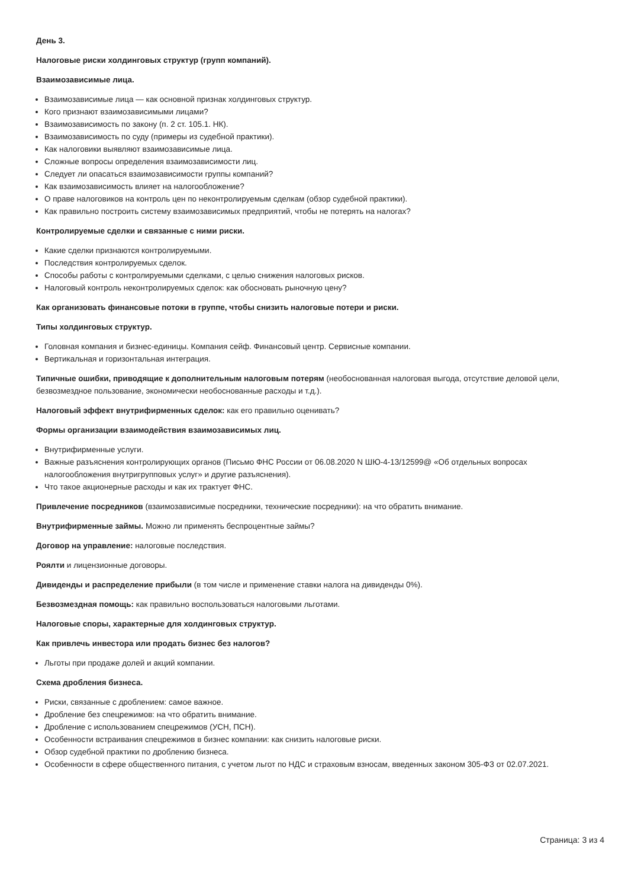День 3.
Налоговые риски холдинговых структур (групп компаний).
Взаимозависимые лица.
Взаимозависимые лица — как основной признак холдинговых структур.
Кого признают взаимозависимыми лицами?
Взаимозависимость по закону (п. 2 ст. 105.1. НК).
Взаимозависимость по суду (примеры из судебной практики).
Как налоговики выявляют взаимозависимые лица.
Сложные вопросы определения взаимозависимости лиц.
Следует ли опасаться взаимозависимости группы компаний?
Как взаимозависимость влияет на налогообложение?
О праве налоговиков на контроль цен по неконтролируемым сделкам (обзор судебной практики).
Как правильно построить систему взаимозависимых предприятий, чтобы не потерять на налогах?
Контролируемые сделки и связанные с ними риски.
Какие сделки признаются контролируемыми.
Последствия контролируемых сделок.
Способы работы с контролируемыми сделками, с целью снижения налоговых рисков.
Налоговый контроль неконтролируемых сделок: как обосновать рыночную цену?
Как организовать финансовые потоки в группе, чтобы снизить налоговые потери и риски.
Типы холдинговых структур.
Головная компания и бизнес-единицы. Компания сейф. Финансовый центр. Сервисные компании.
Вертикальная и горизонтальная интеграция.
Типичные ошибки, приводящие к дополнительным налоговым потерям (необоснованная налоговая выгода, отсутствие деловой цели, безвозмездное пользование, экономически необоснованные расходы и т.д.).
Налоговый эффект внутрифирменных сделок: как его правильно оценивать?
Формы организации взаимодействия взаимозависимых лиц.
Внутрифирменные услуги.
Важные разъяснения контролирующих органов (Письмо ФНС России от 06.08.2020 N ШЮ-4-13/12599@ «Об отдельных вопросах налогообложения внутригрупповых услуг» и другие разъяснения).
Что такое акционерные расходы и как их трактует ФНС.
Привлечение посредников (взаимозависимые посредники, технические посредники): на что обратить внимание.
Внутрифирменные займы. Можно ли применять беспроцентные займы?
Договор на управление: налоговые последствия.
Роялти и лицензионные договоры.
Дивиденды и распределение прибыли (в том числе и применение ставки налога на дивиденды 0%).
Безвозмездная помощь: как правильно воспользоваться налоговыми льготами.
Налоговые споры, характерные для холдинговых структур.
Как привлечь инвестора или продать бизнес без налогов?
Льготы при продаже долей и акций компании.
Схема дробления бизнеса.
Риски, связанные с дроблением: самое важное.
Дробление без спецрежимов: на что обратить внимание.
Дробление с использованием спецрежимов (УСН, ПСН).
Особенности встраивания спецрежимов в бизнес компании: как снизить налоговые риски.
Обзор судебной практики по дроблению бизнеса.
Особенности в сфере общественного питания, с учетом льгот по НДС и страховым взносам, введенных законом 305-ФЗ от 02.07.2021.
Страница: 3 из 4